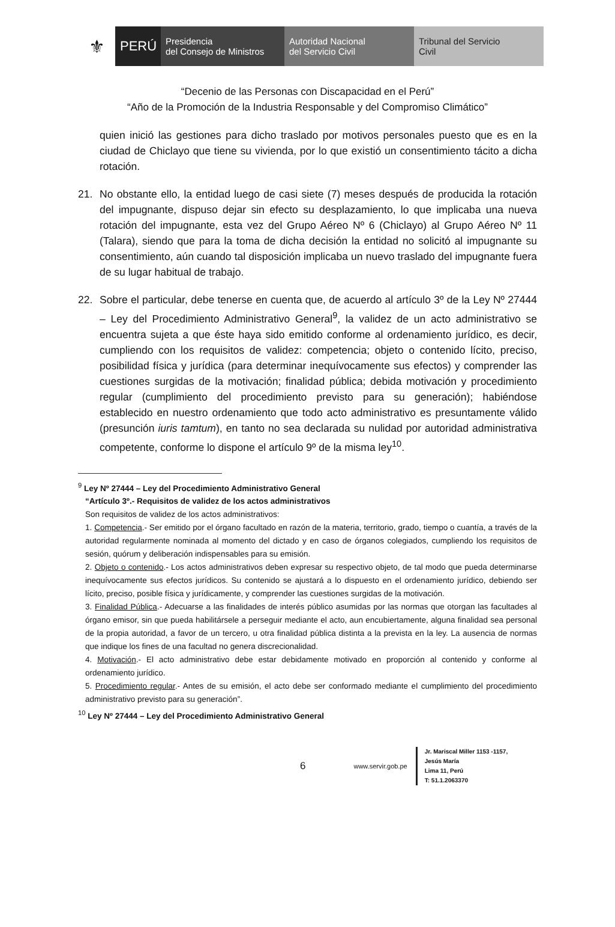⚜
PERÚ
Presidencia
del Consejo de Ministros
Autoridad Nacional
del Servicio Civil
Tribunal del Servicio
Civil
“Decenio de las Personas con Discapacidad en el Perú”
“Año de la Promoción de la Industria Responsable y del Compromiso Climático”
quien inició las gestiones para dicho traslado por motivos personales puesto que es en la ciudad de Chiclayo que tiene su vivienda, por lo que existió un consentimiento tácito a dicha rotación.
21. No obstante ello, la entidad luego de casi siete (7) meses después de producida la rotación del impugnante, dispuso dejar sin efecto su desplazamiento, lo que implicaba una nueva rotación del impugnante, esta vez del Grupo Aéreo Nº 6 (Chiclayo) al Grupo Aéreo Nº 11 (Talara), siendo que para la toma de dicha decisión la entidad no solicitó al impugnante su consentimiento, aún cuando tal disposición implicaba un nuevo traslado del impugnante fuera de su lugar habitual de trabajo.
22. Sobre el particular, debe tenerse en cuenta que, de acuerdo al artículo 3º de la Ley Nº 27444 – Ley del Procedimiento Administrativo General<sup>9</sup>, la validez de un acto administrativo se encuentra sujeta a que éste haya sido emitido conforme al ordenamiento jurídico, es decir, cumpliendo con los requisitos de validez: competencia; objeto o contenido lícito, preciso, posibilidad física y jurídica (para determinar inequívocamente sus efectos) y comprender las cuestiones surgidas de la motivación; finalidad pública; debida motivación y procedimiento regular (cumplimiento del procedimiento previsto para su generación); habiéndose establecido en nuestro ordenamiento que todo acto administrativo es presuntamente válido (presunción iuris tamtum), en tanto no sea declarada su nulidad por autoridad administrativa competente, conforme lo dispone el artículo 9º de la misma ley<sup>10</sup>.
<sup>9</sup> Ley Nº 27444 – Ley del Procedimiento Administrativo General
“Artículo 3º.- Requisitos de validez de los actos administrativos
Son requisitos de validez de los actos administrativos:
1. Competencia.- Ser emitido por el órgano facultado en razón de la materia, territorio, grado, tiempo o cuantía, a través de la autoridad regularmente nominada al momento del dictado y en caso de órganos colegiados, cumpliendo los requisitos de sesión, quórum y deliberación indispensables para su emisión.
2. Objeto o contenido.- Los actos administrativos deben expresar su respectivo objeto, de tal modo que pueda determinarse inequívocamente sus efectos jurídicos. Su contenido se ajustará a lo dispuesto en el ordenamiento jurídico, debiendo ser lícito, preciso, posible física y jurídicamente, y comprender las cuestiones surgidas de la motivación.
3. Finalidad Pública.- Adecuarse a las finalidades de interés público asumidas por las normas que otorgan las facultades al órgano emisor, sin que pueda habilitársele a perseguir mediante el acto, aun encubiertamente, alguna finalidad sea personal de la propia autoridad, a favor de un tercero, u otra finalidad pública distinta a la prevista en la ley. La ausencia de normas que indique los fines de una facultad no genera discrecionalidad.
4. Motivación.- El acto administrativo debe estar debidamente motivado en proporción al contenido y conforme al ordenamiento jurídico.
5. Procedimiento regular.- Antes de su emisión, el acto debe ser conformado mediante el cumplimiento del procedimiento administrativo previsto para su generación”.
<sup>10</sup> Ley Nº 27444 – Ley del Procedimiento Administrativo General
6 www.servir.gob.pe
Jr. Mariscal Miller 1153 -1157,
Jesús María
Lima 11, Perú
T: 51.1.2063370